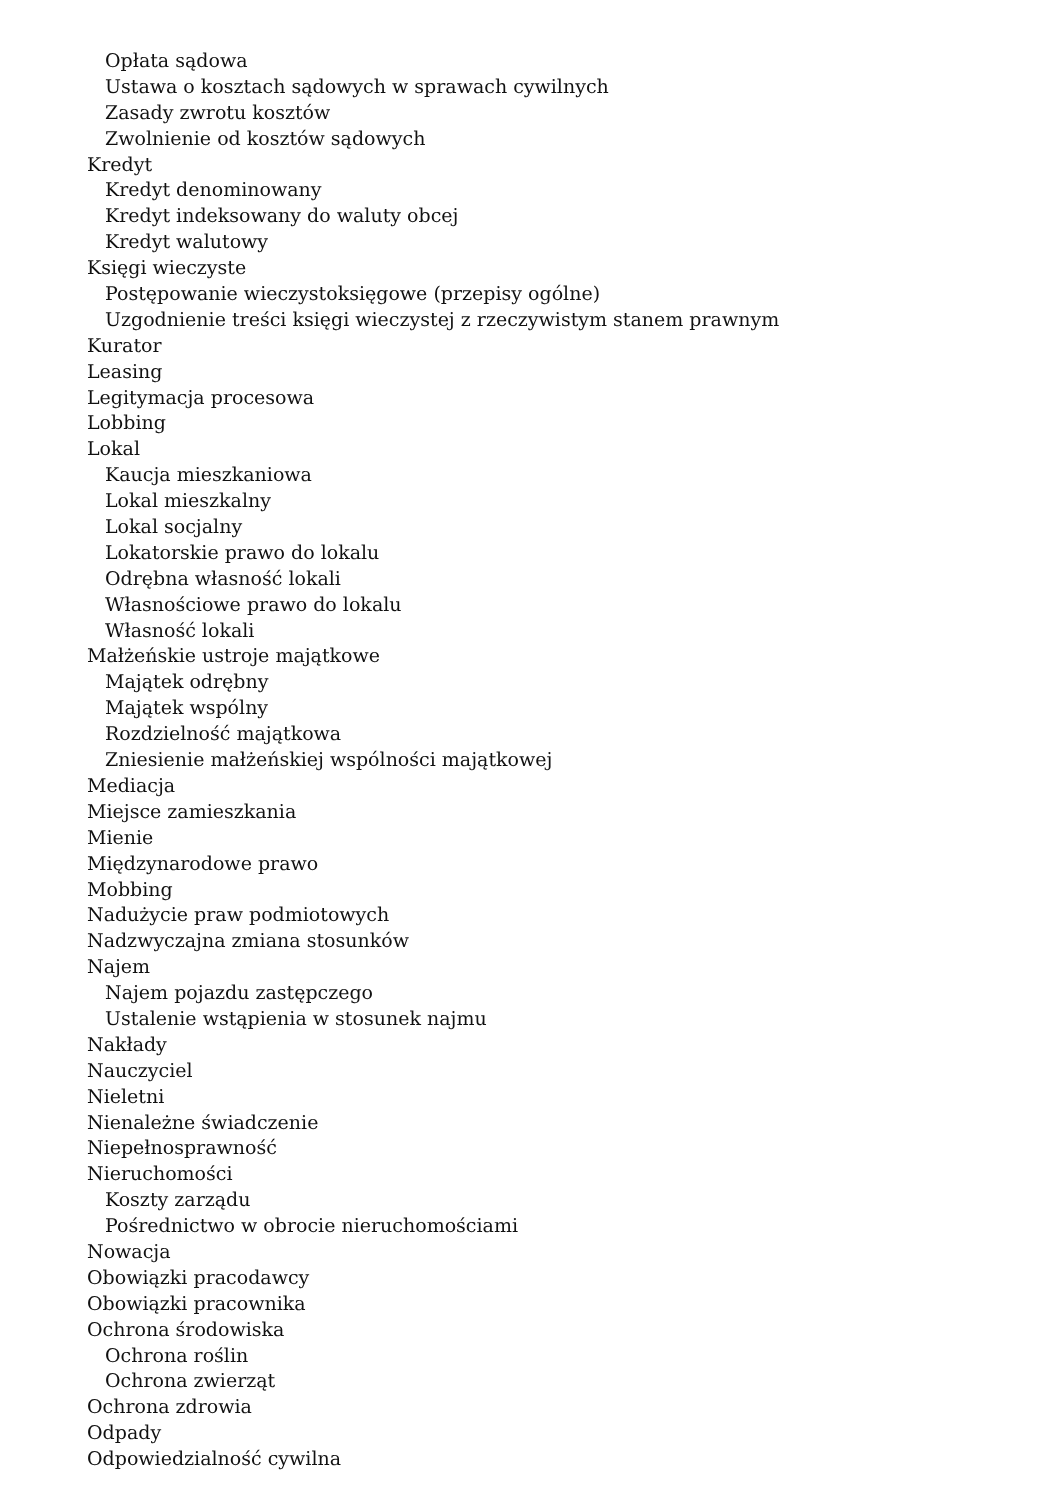Opłata sądowa
Ustawa o kosztach sądowych w sprawach cywilnych
Zasady zwrotu kosztów
Zwolnienie od kosztów sądowych
Kredyt
Kredyt denominowany
Kredyt indeksowany do waluty obcej
Kredyt walutowy
Księgi wieczyste
Postępowanie wieczystoksięgowe (przepisy ogólne)
Uzgodnienie treści księgi wieczystej z rzeczywistym stanem prawnym
Kurator
Leasing
Legitymacja procesowa
Lobbing
Lokal
Kaucja mieszkaniowa
Lokal mieszkalny
Lokal socjalny
Lokatorskie prawo do lokalu
Odrębna własność lokali
Własnościowe prawo do lokalu
Własność lokali
Małżeńskie ustroje majątkowe
Majątek odrębny
Majątek wspólny
Rozdzielność majątkowa
Zniesienie małżeńskiej wspólności majątkowej
Mediacja
Miejsce zamieszkania
Mienie
Międzynarodowe prawo
Mobbing
Nadużycie praw podmiotowych
Nadzwyczajna zmiana stosunków
Najem
Najem pojazdu zastępczego
Ustalenie wstąpienia w stosunek najmu
Nakłady
Nauczyciel
Nieletni
Nienależne świadczenie
Niepełnosprawność
Nieruchomości
Koszty zarządu
Pośrednictwo w obrocie nieruchomościami
Nowacja
Obowiązki pracodawcy
Obowiązki pracownika
Ochrona środowiska
Ochrona roślin
Ochrona zwierząt
Ochrona zdrowia
Odpady
Odpowiedzialność cywilna